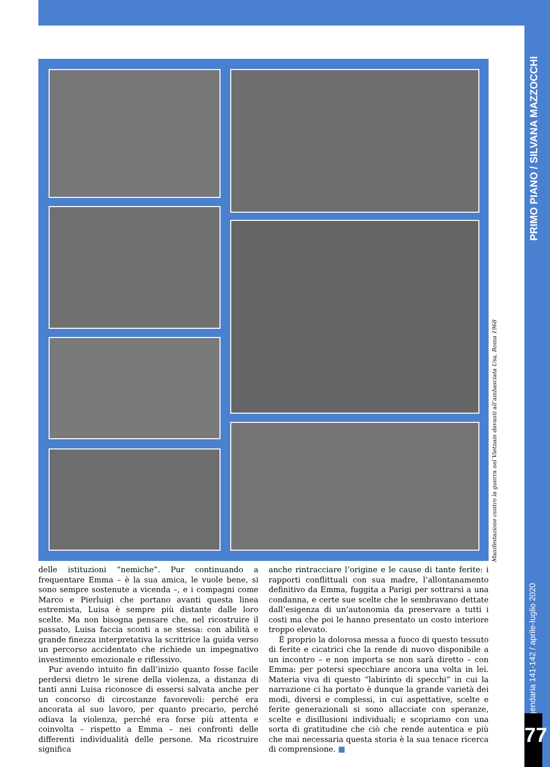PRIMO PIANO / SILVANA MAZZOCCHI
Leggendaria 141-142 / aprile-luglio 2020
77
Manifestazione contro la guerra nel Vietnam davanti all’ambasciata Usa, Roma 1968
delle istituzioni “nemiche”. Pur continuando a frequentare Emma – è la sua amica, le vuole bene, si sono sempre sostenute a vicenda –, e i compagni come Marco e Pierluigi che portano avanti questa linea estremista, Luisa è sempre più distante dalle loro scelte. Ma non bisogna pensare che, nel ricostruire il passato, Luisa faccia sconti a se stessa: con abilità e grande finezza interpretativa la scrittrice la guida verso un percorso accidentato che richiede un impegnativo investimento emozionale e riflessivo.
Pur avendo intuito fin dall’inizio quanto fosse facile perdersi dietro le sirene della violenza, a distanza di tanti anni Luisa riconosce di essersi salvata anche per un concorso di circostanze favorevoli: perché era ancorata al suo lavoro, per quanto precario, perché odiava la violenza, perché era forse più attenta e coinvolta – rispetto a Emma – nei confronti delle differenti individualità delle persone. Ma ricostruire significa
anche rintracciare l’origine e le cause di tante ferite: i rapporti conflittuali con sua madre, l’allontanamento definitivo da Emma, fuggita a Parigi per sottrarsi a una condanna, e certe sue scelte che le sembravano dettate dall’esigenza di un’autonomia da preservare a tutti i costi ma che poi le hanno presentato un costo interiore troppo elevato.
È proprio la dolorosa messa a fuoco di questo tessuto di ferite e cicatrici che la rende di nuovo disponibile a un incontro – e non importa se non sarà diretto – con Emma: per potersi specchiare ancora una volta in lei. Materia viva di questo “labirinto di specchi” in cui la narrazione ci ha portato è dunque la grande varietà dei modi, diversi e complessi, in cui aspettative, scelte e ferite generazionali si sono allacciate con speranze, scelte e disillusioni individuali; e scopriamo con una sorta di gratitudine che ciò che rende autentica e più che mai necessaria questa storia è la sua tenace ricerca di comprensione. ■